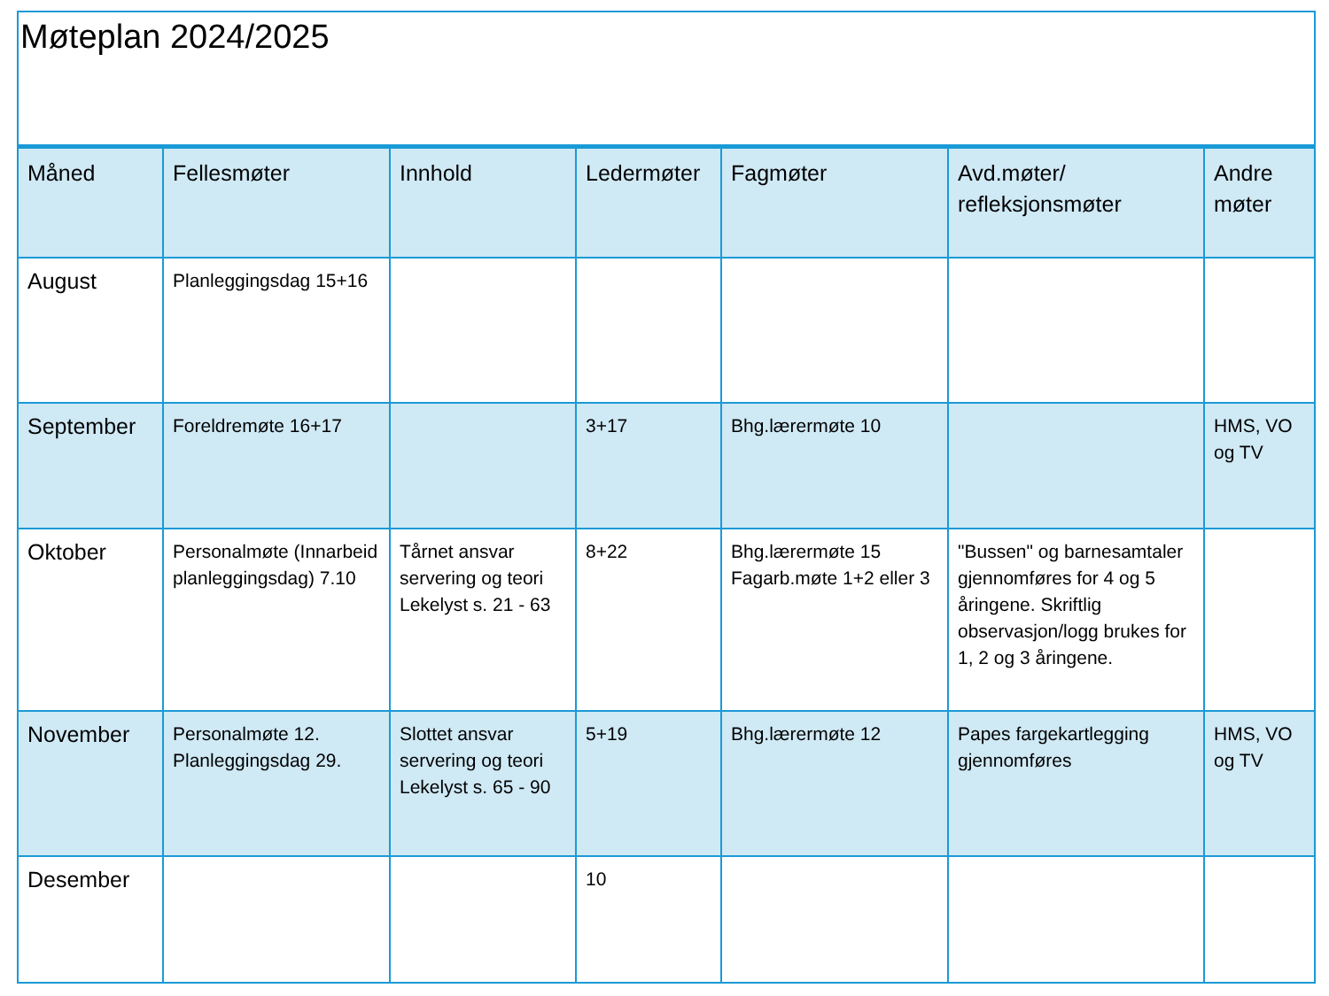Møteplan 2024/2025
| Måned | Fellesmøter | Innhold | Ledermøter | Fagmøter | Avd.møter/ refleksjonsmøter | Andre møter |
| --- | --- | --- | --- | --- | --- | --- |
| August | Planleggingsdag 15+16 | | | | | |
| September | Foreldremøte 16+17 | | 3+17 | Bhg.lærermøte 10 | | HMS, VO og TV |
| Oktober | Personalmøte (Innarbeid planleggingsdag) 7.10 | Tårnet ansvar servering og teori Lekelyst s. 21 - 63 | 8+22 | Bhg.lærermøte 15 Fagarb.møte 1+2 eller 3 | "Bussen" og barnesamtaler gjennomføres for 4 og 5 åringene. Skriftlig observasjon/logg brukes for 1, 2 og 3 åringene. | |
| November | Personalmøte 12. Planleggingsdag 29. | Slottet ansvar servering og teori Lekelyst s. 65 - 90 | 5+19 | Bhg.lærermøte 12 | Papes fargekartlegging gjennomføres | HMS, VO og TV |
| Desember | | | 10 | | | |